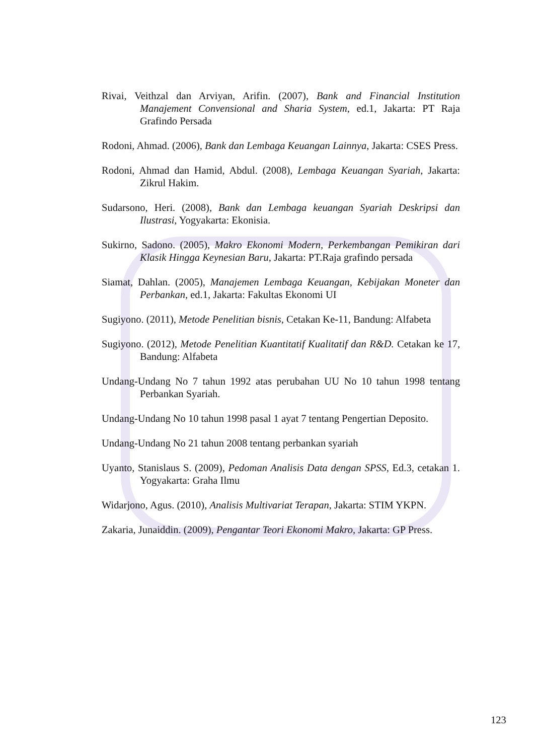Rivai, Veithzal dan Arviyan, Arifin. (2007), Bank and Financial Institution Manajement Convensional and Sharia System, ed.1, Jakarta: PT Raja Grafindo Persada
Rodoni, Ahmad. (2006), Bank dan Lembaga Keuangan Lainnya, Jakarta: CSES Press.
Rodoni, Ahmad dan Hamid, Abdul. (2008), Lembaga Keuangan Syariah, Jakarta: Zikrul Hakim.
Sudarsono, Heri. (2008), Bank dan Lembaga keuangan Syariah Deskripsi dan Ilustrasi, Yogyakarta: Ekonisia.
Sukirno, Sadono. (2005), Makro Ekonomi Modern, Perkembangan Pemikiran dari Klasik Hingga Keynesian Baru, Jakarta: PT.Raja grafindo persada
Siamat, Dahlan. (2005), Manajemen Lembaga Keuangan, Kebijakan Moneter dan Perbankan, ed.1, Jakarta: Fakultas Ekonomi UI
Sugiyono. (2011), Metode Penelitian bisnis, Cetakan Ke-11, Bandung: Alfabeta
Sugiyono. (2012), Metode Penelitian Kuantitatif Kualitatif dan R&D. Cetakan ke 17, Bandung: Alfabeta
Undang-Undang No 7 tahun 1992 atas perubahan UU No 10 tahun 1998 tentang Perbankan Syariah.
Undang-Undang No 10 tahun 1998 pasal 1 ayat 7 tentang Pengertian Deposito.
Undang-Undang No 21 tahun 2008 tentang perbankan syariah
Uyanto, Stanislaus S. (2009), Pedoman Analisis Data dengan SPSS, Ed.3, cetakan 1. Yogyakarta: Graha Ilmu
Widarjono, Agus. (2010), Analisis Multivariat Terapan, Jakarta: STIM YKPN.
Zakaria, Junaiddin. (2009), Pengantar Teori Ekonomi Makro, Jakarta: GP Press.
123